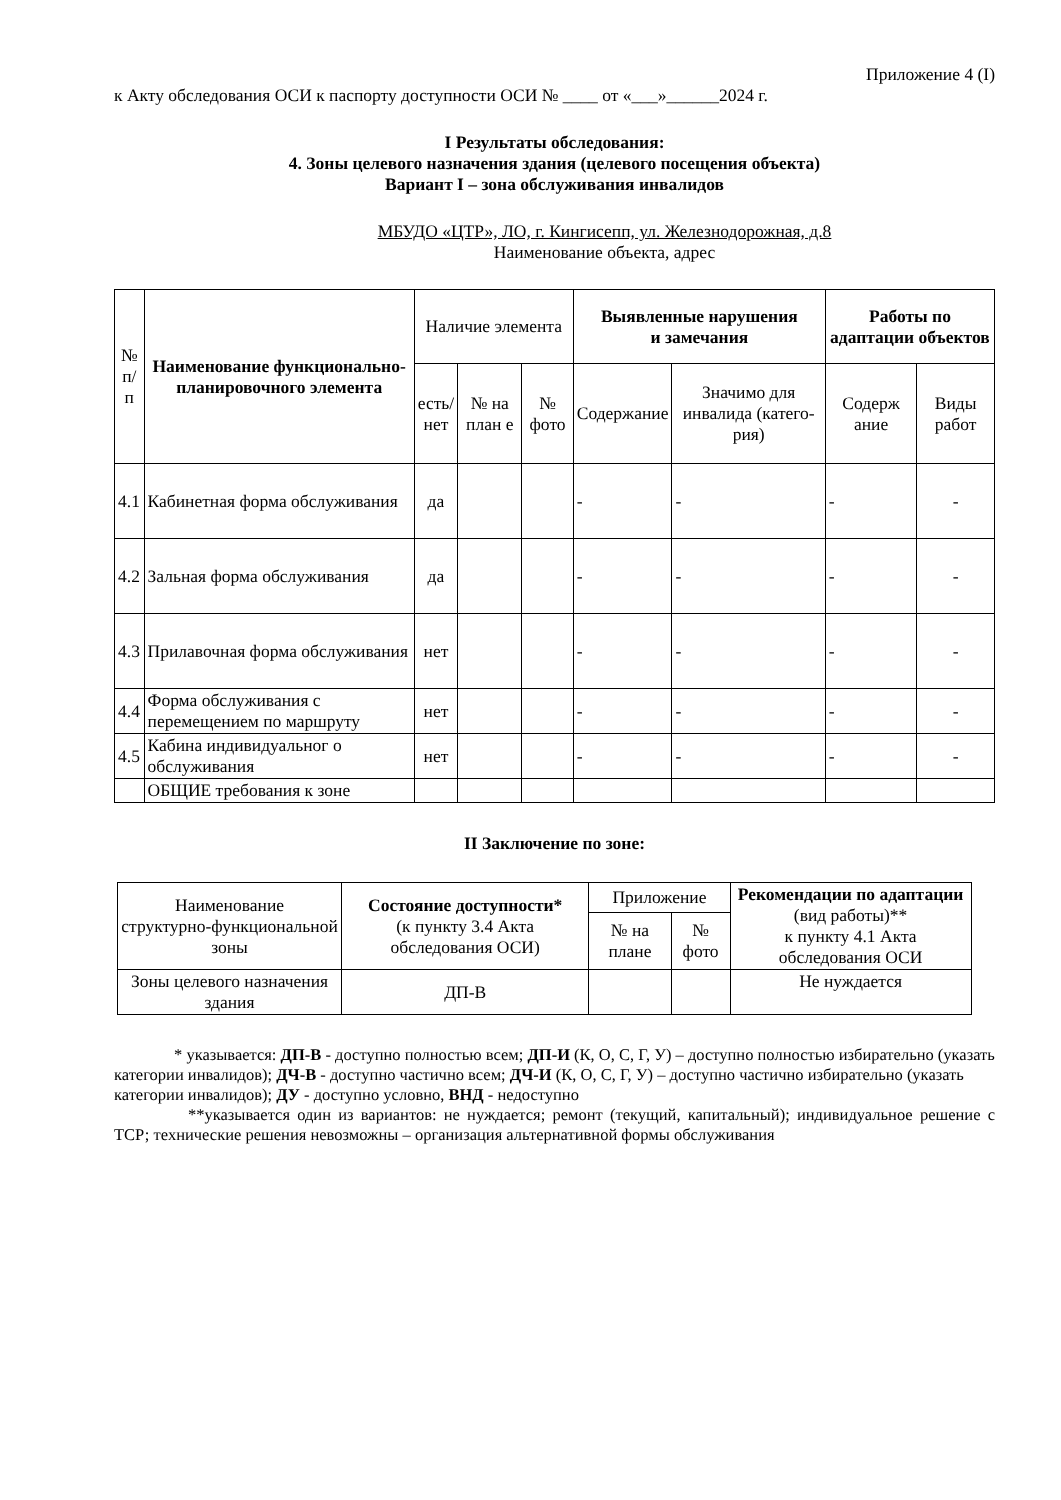Приложение 4 (I)
к Акту обследования ОСИ к паспорту доступности ОСИ № ____ от «___»______2024 г.
I Результаты обследования:
4. Зоны целевого назначения здания (целевого посещения объекта)
Вариант I – зона обслуживания инвалидов
МБУДО «ЦТР», ЛО, г. Кингисепп, ул. Железнодорожная, д.8
Наименование объекта, адрес
| № п/п | Наименование функционально-планировочного элемента | Наличие элемента | | | Выявленные нарушения и замечания | | Работы по адаптации объектов | |
| --- | --- | --- | --- | --- | --- | --- | --- | --- |
| | | есть/ нет | № на план е | № фото | Содержание | Значимо для инвалида (катего-рия) | Содерж ание | Виды работ |
| 4.1 | Кабинетная форма обслуживания | да | | | - | - | - | - |
| 4.2 | Зальная форма обслуживания | да | | | - | - | - | - |
| 4.3 | Прилавочная форма обслуживания | нет | | | - | - | - | - |
| 4.4 | Форма обслуживания с перемещением по маршруту | нет | | | - | - | - | - |
| 4.5 | Кабина индивидуальног о обслуживания | нет | | | - | - | - | - |
| | ОБЩИЕ требования к зоне | | | | | | | |
II Заключение по зоне:
| Наименование структурно-функциональной зоны | Состояние доступности* (к пункту 3.4 Акта обследования ОСИ) | Приложение | | Рекомендации по адаптации (вид работы)** к пункту 4.1 Акта обследования ОСИ |
| --- | --- | --- | --- | --- |
| | | № на плане | № фото | |
| Зоны целевого назначения здания | ДП-В | | | Не нуждается |
* указывается: ДП-В - доступно полностью всем; ДП-И (К, О, С, Г, У) – доступно полностью избирательно (указать категории инвалидов); ДЧ-В - доступно частично всем; ДЧ-И (К, О, С, Г, У) – доступно частично избирательно (указать категории инвалидов); ДУ - доступно условно, ВНД - недоступно
**указывается один из вариантов: не нуждается; ремонт (текущий, капитальный); индивидуальное решение с ТСР; технические решения невозможны – организация альтернативной формы обслуживания